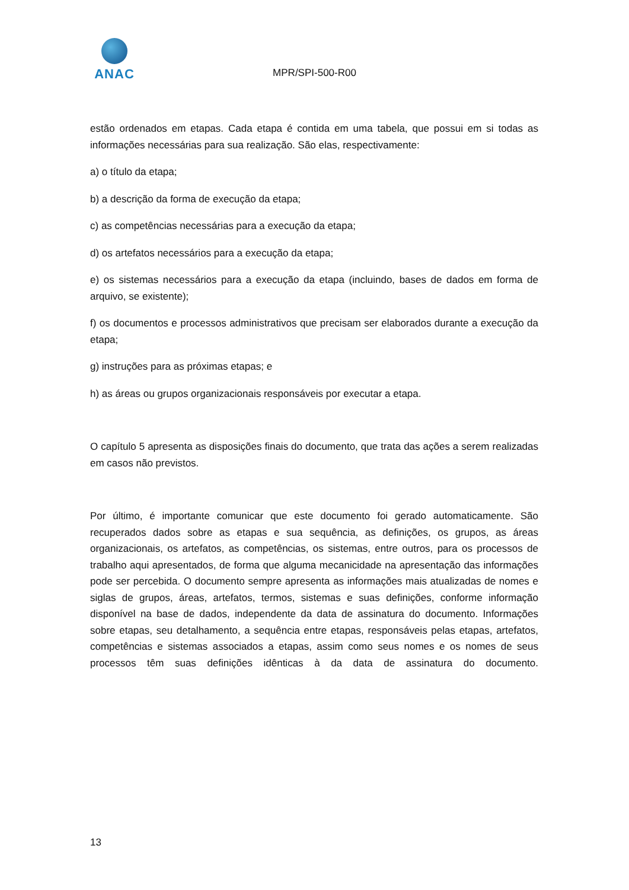ANAC
MPR/SPI-500-R00
estão ordenados em etapas. Cada etapa é contida em uma tabela, que possui em si todas as informações necessárias para sua realização. São elas, respectivamente:
a) o título da etapa;
b) a descrição da forma de execução da etapa;
c) as competências necessárias para a execução da etapa;
d) os artefatos necessários para a execução da etapa;
e) os sistemas necessários para a execução da etapa (incluindo, bases de dados em forma de arquivo, se existente);
f) os documentos e processos administrativos que precisam ser elaborados durante a execução da etapa;
g) instruções para as próximas etapas; e
h) as áreas ou grupos organizacionais responsáveis por executar a etapa.
O capítulo 5 apresenta as disposições finais do documento, que trata das ações a serem realizadas em casos não previstos.
Por último, é importante comunicar que este documento foi gerado automaticamente. São recuperados dados sobre as etapas e sua sequência, as definições, os grupos, as áreas organizacionais, os artefatos, as competências, os sistemas, entre outros, para os processos de trabalho aqui apresentados, de forma que alguma mecanicidade na apresentação das informações pode ser percebida. O documento sempre apresenta as informações mais atualizadas de nomes e siglas de grupos, áreas, artefatos, termos, sistemas e suas definições, conforme informação disponível na base de dados, independente da data de assinatura do documento. Informações sobre etapas, seu detalhamento, a sequência entre etapas, responsáveis pelas etapas, artefatos, competências e sistemas associados a etapas, assim como seus nomes e os nomes de seus processos têm suas definições idênticas à da data de assinatura do documento.
13